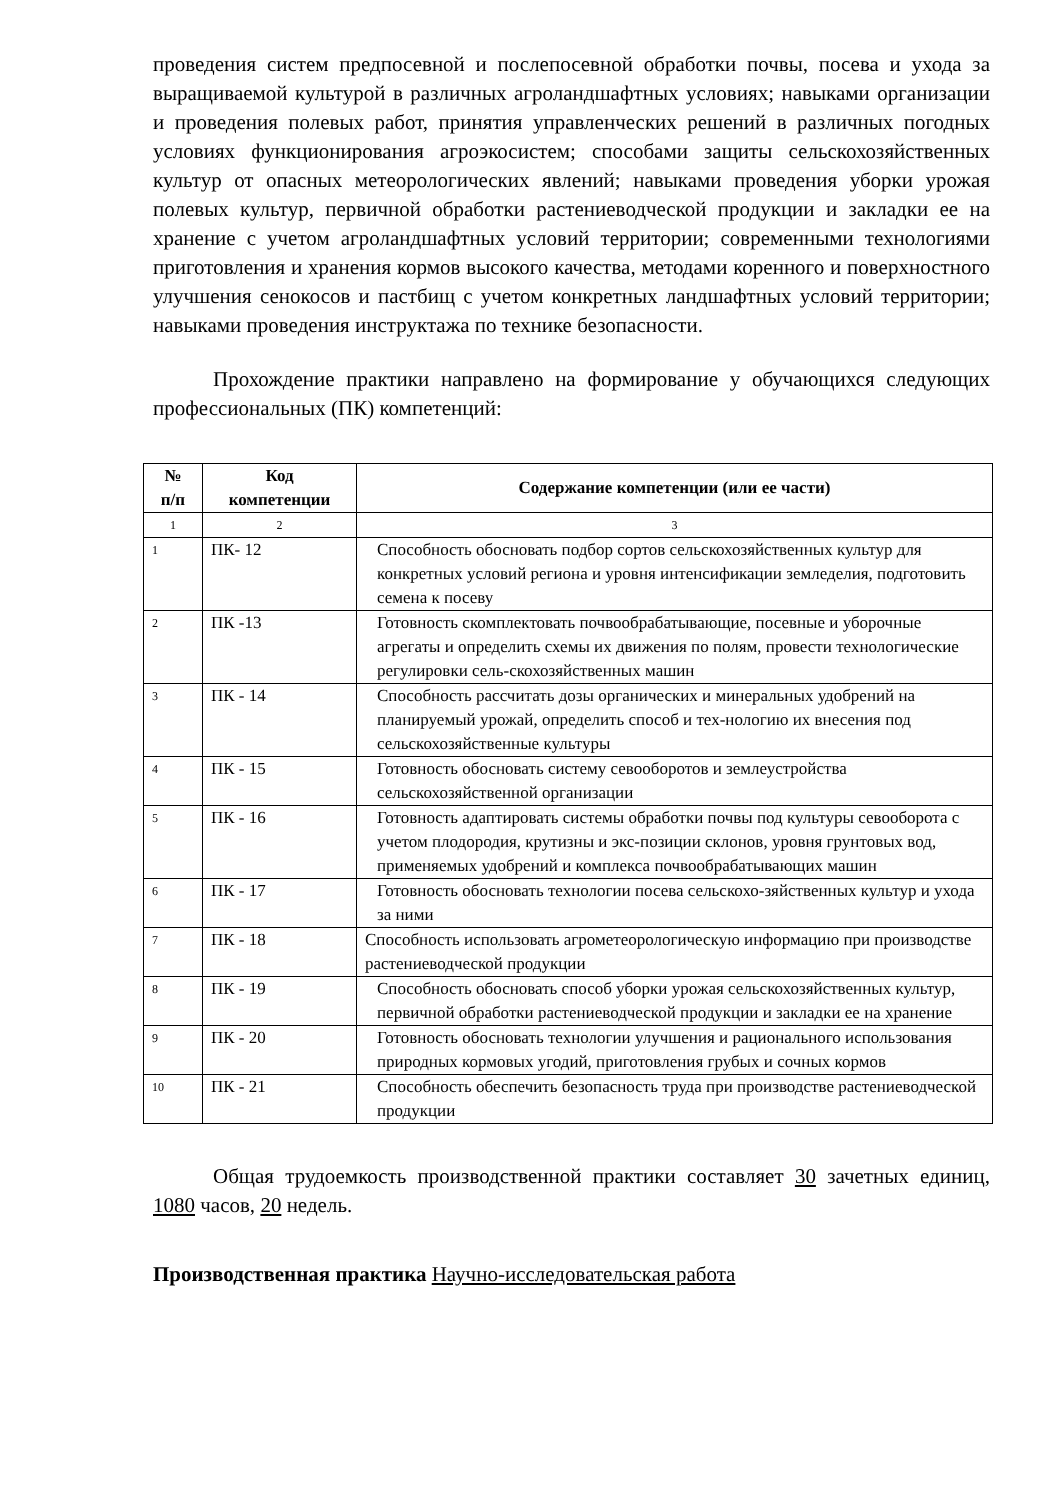проведения систем предпосевной и послепосевной обработки почвы, посева и ухода за выращиваемой культурой в различных агроландшафтных условиях; навыками организации и проведения полевых работ, принятия управленческих решений в различных погодных условиях функционирования агроэкосистем; способами защиты сельскохозяйственных культур от опасных метеорологических явлений; навыками проведения уборки урожая полевых культур, первичной обработки растениеводческой продукции и закладки ее на хранение с учетом агроландшафтных условий территории; современными технологиями приготовления и хранения кормов высокого качества, методами коренного и поверхностного улучшения сенокосов и пастбищ с учетом конкретных ландшафтных условий территории; навыками проведения инструктажа по технике безопасности.
Прохождение практики направлено на формирование у обучающихся следующих профессиональных (ПК) компетенций:
| № п/п | Код компетенции | Содержание компетенции (или ее части) |
| --- | --- | --- |
| 1 | 2 | 3 |
| 1 | ПК- 12 | Способность обосновать подбор сортов сельскохозяйственных культур для конкретных условий региона и уровня интенсификации земледелия, подготовить семена к посеву |
| 2 | ПК -13 | Готовность скомплектовать почвообрабатывающие, посевные и уборочные агрегаты и определить схемы их движения по полям, провести технологические регулировки сель-скохозяйственных машин |
| 3 | ПК - 14 | Способность рассчитать дозы органических и минеральных удобрений на планируемый урожай, определить способ и тех-нологию их внесения под сельскохозяйственные культуры |
| 4 | ПК - 15 | Готовность обосновать систему севооборотов и землеустройства сельскохозяйственной организации |
| 5 | ПК - 16 | Готовность адаптировать системы обработки почвы под культуры севооборота с учетом плодородия, крутизны и экс-позиции склонов, уровня грунтовых вод, применяемых удобрений и комплекса почвообрабатывающих машин |
| 6 | ПК - 17 | Готовность обосновать технологии посева сельскохо-зяйственных культур и ухода за ними |
| 7 | ПК - 18 | Способность использовать агрометеорологическую информацию при производстве растениеводческой продукции |
| 8 | ПК - 19 | Способность обосновать способ уборки урожая сельскохозяйственных культур, первичной обработки растениеводческой продукции и закладки ее на хранение |
| 9 | ПК - 20 | Готовность обосновать технологии улучшения и рационального использования природных кормовых угодий, приготовления грубых и сочных кормов |
| 10 | ПК - 21 | Способность обеспечить безопасность труда при производстве растениеводческой продукции |
Общая трудоемкость производственной практики составляет 30 зачетных единиц, 1080 часов, 20 недель.
Производственная практика Научно-исследовательская работа